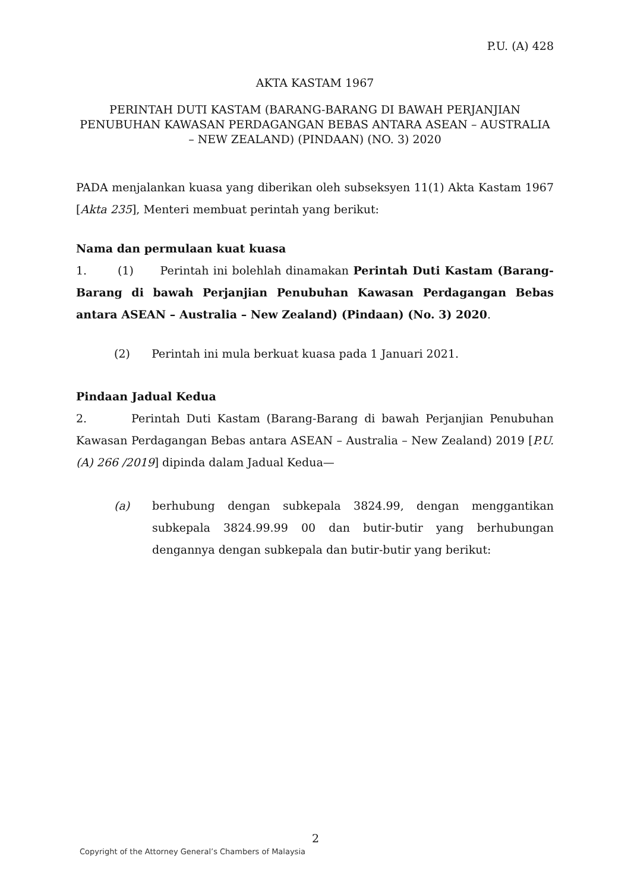P.U. (A) 428
AKTA KASTAM 1967
PERINTAH DUTI KASTAM (BARANG-BARANG DI BAWAH PERJANJIAN PENUBUHAN KAWASAN PERDAGANGAN BEBAS ANTARA ASEAN – AUSTRALIA – NEW ZEALAND) (PINDAAN) (NO. 3) 2020
PADA menjalankan kuasa yang diberikan oleh subseksyen 11(1) Akta Kastam 1967 [Akta 235], Menteri membuat perintah yang berikut:
Nama dan permulaan kuat kuasa
1. (1) Perintah ini bolehlah dinamakan Perintah Duti Kastam (Barang-Barang di bawah Perjanjian Penubuhan Kawasan Perdagangan Bebas antara ASEAN – Australia – New Zealand) (Pindaan) (No. 3) 2020.
(2) Perintah ini mula berkuat kuasa pada 1 Januari 2021.
Pindaan Jadual Kedua
2. Perintah Duti Kastam (Barang-Barang di bawah Perjanjian Penubuhan Kawasan Perdagangan Bebas antara ASEAN – Australia – New Zealand) 2019 [P.U. (A) 266 /2019] dipinda dalam Jadual Kedua—
(a) berhubung dengan subkepala 3824.99, dengan menggantikan subkepala 3824.99.99 00 dan butir-butir yang berhubungan dengannya dengan subkepala dan butir-butir yang berikut:
2
Copyright of the Attorney General’s Chambers of Malaysia